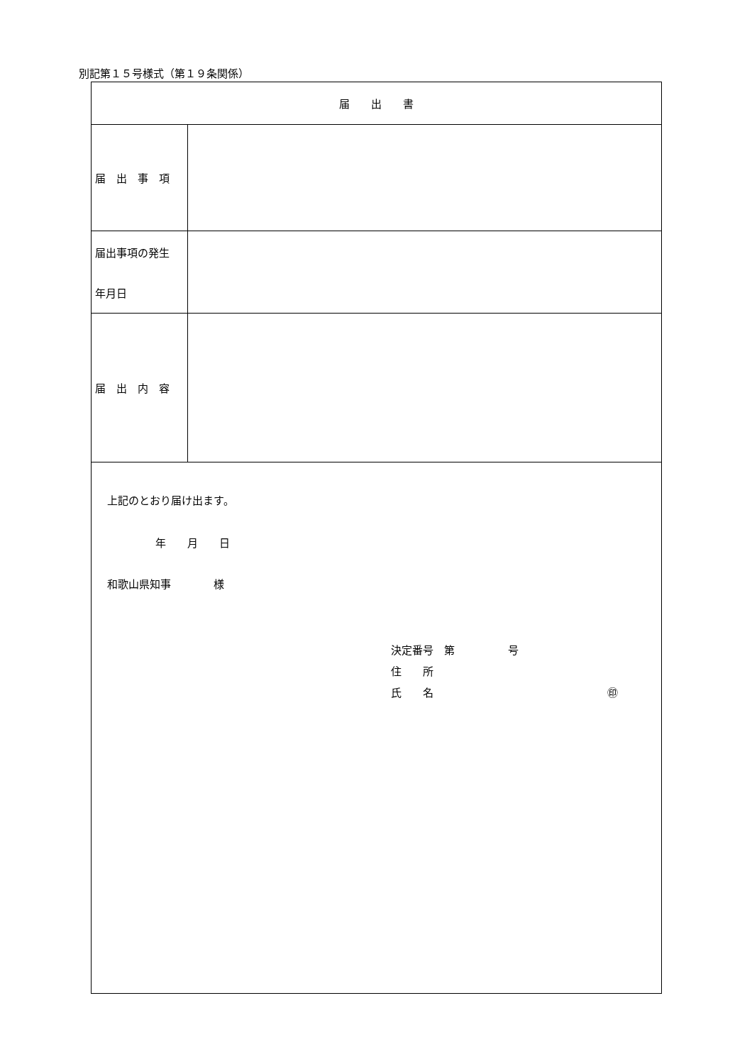別記第１５号様式（第１９条関係）
| 届 出 書 | |
| 届 出 事 項 | |
| 届出事項の発生 年月日 | |
| 届 出 内 容 | |
| 上記のとおり届け出ます。 年 月 日 和歌山県知事 様 決定番号 第 号 住 所 氏 名 ㊞ | |